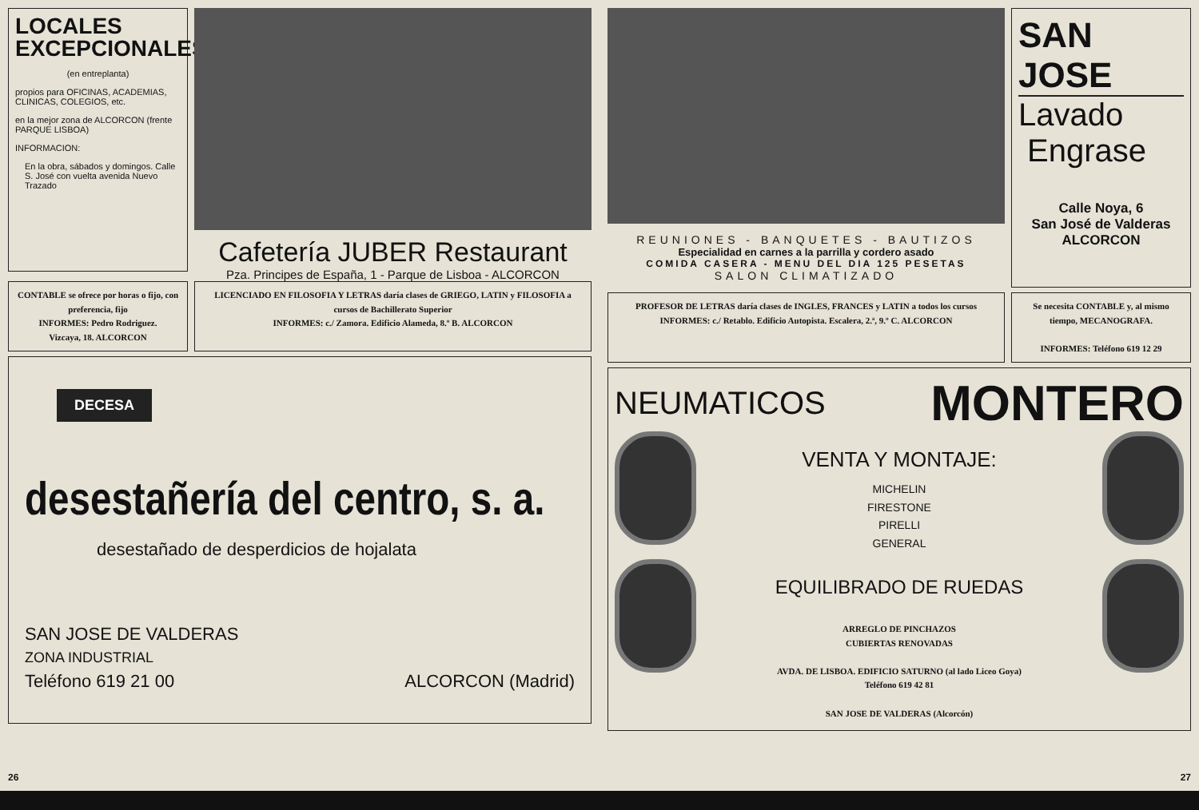LOCALES
EXCEPCIONALES
(en entreplanta)
propios para OFICINAS, ACADEMIAS, CLINICAS, COLEGIOS, etc.
en la mejor zona de ALCORCON (frente PARQUE LISBOA)
INFORMACION:
En la obra, sábados y domingos. Calle S. José con vuelta avenida Nuevo Trazado
Cafetería JUBER Restaurant
Pza. Principes de España, 1 - Parque de Lisboa - ALCORCON
CONTABLE se ofrece por horas o fijo, con preferencia, fijo
INFORMES: Pedro Rodriguez.
Vizcaya, 18. ALCORCON
LICENCIADO EN FILOSOFIA Y LETRAS daría clases de GRIEGO, LATIN y FILOSOFIA a cursos de Bachillerato Superior
INFORMES: c./ Zamora. Edificio Alameda, 8.º B. ALCORCON
DECESA
desestañería del centro, s. a.
desestañado de desperdicios de hojalata
SAN JOSE DE VALDERAS
ZONA INDUSTRIAL
Teléfono 619 21 00 ALCORCON (Madrid)
26
REUNIONES - BANQUETES - BAUTIZOS
Especialidad en carnes a la parrilla y cordero asado
COMIDA CASERA - MENU DEL DIA 125 PESETAS
SALON CLIMATIZADO
SAN JOSE
Lavado
Engrase
Calle Noya, 6
San José de Valderas
ALCORCON
PROFESOR DE LETRAS daría clases de INGLES, FRANCES y LATIN a todos los cursos
INFORMES: c./ Retablo. Edificio Autopista. Escalera, 2.ª, 9.º C. ALCORCON
Se necesita CONTABLE y, al mismo tiempo, MECANOGRAFA.
INFORMES: Teléfono 619 12 29
NEUMATICOS MONTERO
VENTA Y MONTAJE:
MICHELIN
FIRESTONE
PIRELLI
GENERAL
EQUILIBRADO DE RUEDAS
ARREGLO DE PINCHAZOS
CUBIERTAS RENOVADAS
AVDA. DE LISBOA. EDIFICIO SATURNO (al lado Liceo Goya)
Teléfono 619 42 81
SAN JOSE DE VALDERAS (Alcorcón)
27